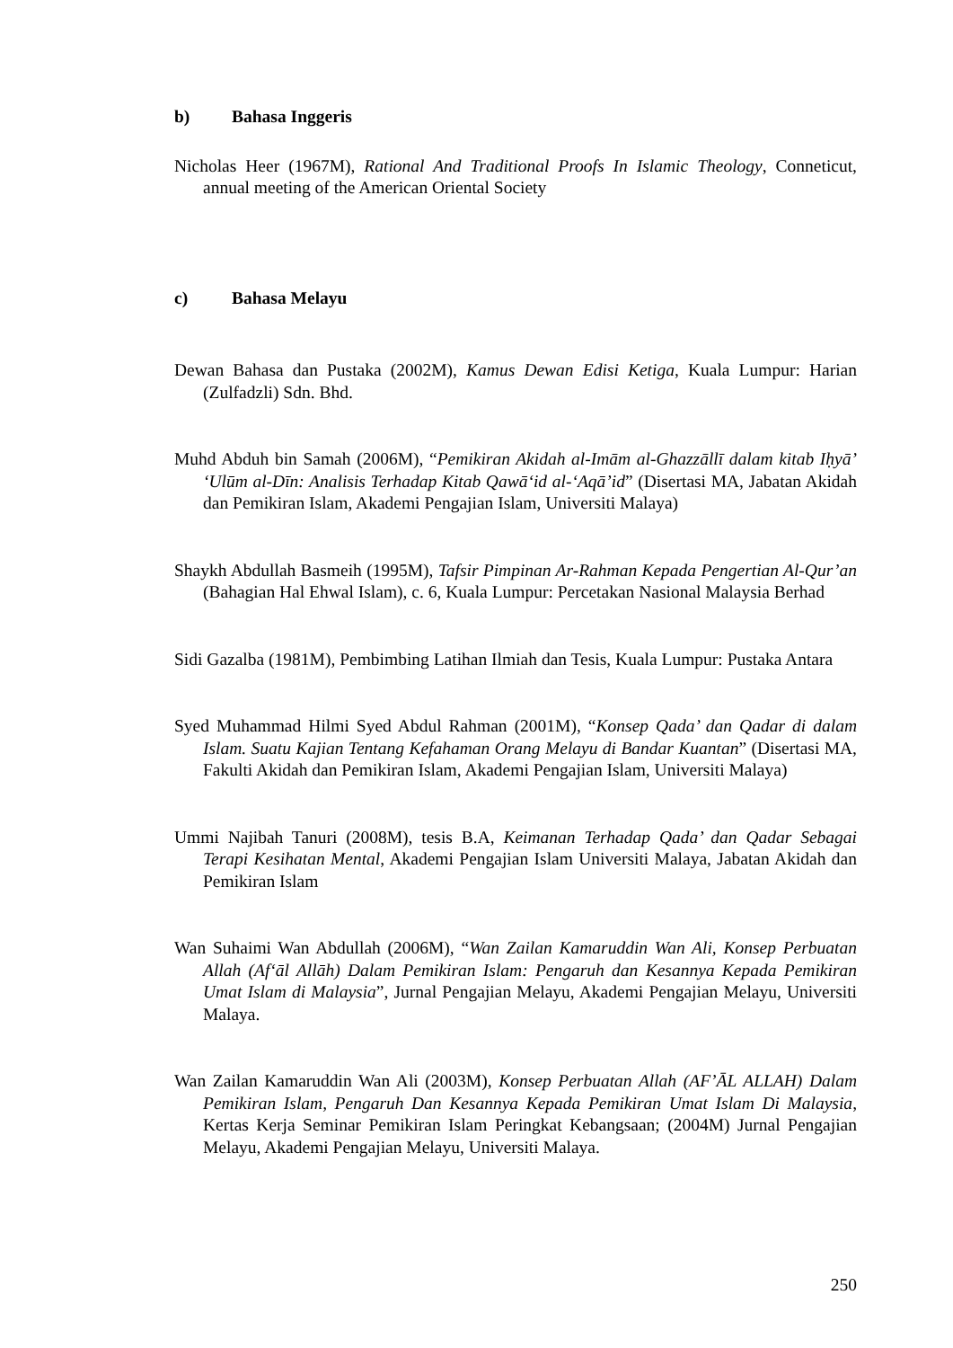b) Bahasa Inggeris
Nicholas Heer (1967M), Rational And Traditional Proofs In Islamic Theology, Conneticut, annual meeting of the American Oriental Society
c) Bahasa Melayu
Dewan Bahasa dan Pustaka (2002M), Kamus Dewan Edisi Ketiga, Kuala Lumpur: Harian (Zulfadzli) Sdn. Bhd.
Muhd Abduh bin Samah (2006M), “Pemikiran Akidah al-Imām al-Ghazzāllī dalam kitab Iḥyā’ ‘Ulūm al-Dīn: Analisis Terhadap Kitab Qawā‘id al-‘Aqā’id” (Disertasi MA, Jabatan Akidah dan Pemikiran Islam, Akademi Pengajian Islam, Universiti Malaya)
Shaykh Abdullah Basmeih (1995M), Tafsir Pimpinan Ar-Rahman Kepada Pengertian Al-Qur’an (Bahagian Hal Ehwal Islam), c. 6, Kuala Lumpur: Percetakan Nasional Malaysia Berhad
Sidi Gazalba (1981M), Pembimbing Latihan Ilmiah dan Tesis, Kuala Lumpur: Pustaka Antara
Syed Muhammad Hilmi Syed Abdul Rahman (2001M), “Konsep Qada’ dan Qadar di dalam Islam. Suatu Kajian Tentang Kefahaman Orang Melayu di Bandar Kuantan” (Disertasi MA, Fakulti Akidah dan Pemikiran Islam, Akademi Pengajian Islam, Universiti Malaya)
Ummi Najibah Tanuri (2008M), tesis B.A, Keimanan Terhadap Qada’ dan Qadar Sebagai Terapi Kesihatan Mental, Akademi Pengajian Islam Universiti Malaya, Jabatan Akidah dan Pemikiran Islam
Wan Suhaimi Wan Abdullah (2006M), “Wan Zailan Kamaruddin Wan Ali, Konsep Perbuatan Allah (Af‘āl Allāh) Dalam Pemikiran Islam: Pengaruh dan Kesannya Kepada Pemikiran Umat Islam di Malaysia”, Jurnal Pengajian Melayu, Akademi Pengajian Melayu, Universiti Malaya.
Wan Zailan Kamaruddin Wan Ali (2003M), Konsep Perbuatan Allah (AF’ĀL ALLAH) Dalam Pemikiran Islam, Pengaruh Dan Kesannya Kepada Pemikiran Umat Islam Di Malaysia, Kertas Kerja Seminar Pemikiran Islam Peringkat Kebangsaan; (2004M) Jurnal Pengajian Melayu, Akademi Pengajian Melayu, Universiti Malaya.
250